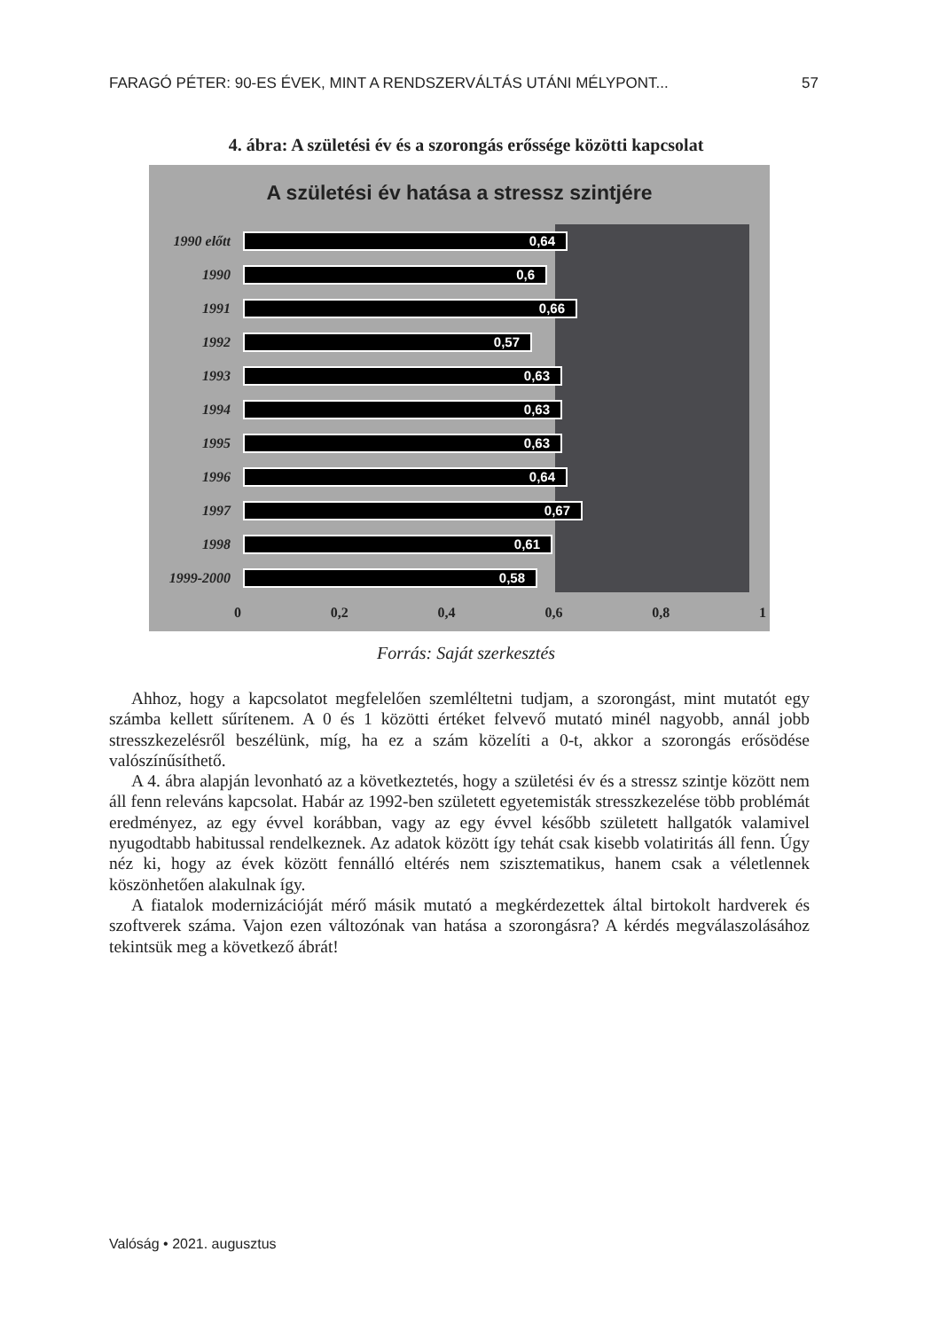FARAGÓ PÉTER: 90-ES ÉVEK, MINT A RENDSZERVÁLTÁS UTÁNI MÉLYPONT... 57
4. ábra: A születési év és a szorongás erőssége közötti kapcsolat
A születési év hatása a stressz szintjére
1990 előtt
0,64
1990
0,6
1991
0,66
1992
0,57
1993
0,63
1994
0,63
1995
0,63
1996
0,64
1997
0,67
1998
0,61
1999-2000
0,58
0 0,2 0,4 0,6 0,8 1
Forrás: Saját szerkesztés
Ahhoz, hogy a kapcsolatot megfelelően szemléltetni tudjam, a szorongást, mint mutatót egy számba kellett sűrítenem. A 0 és 1 közötti értéket felvevő mutató minél nagyobb, annál jobb stresszkezelésről beszélünk, míg, ha ez a szám közelíti a 0-t, akkor a szorongás erősödése valószínűsíthető.
A 4. ábra alapján levonható az a következtetés, hogy a születési év és a stressz szintje között nem áll fenn releváns kapcsolat. Habár az 1992-ben született egyetemisták stresszkezelése több problémát eredményez, az egy évvel korábban, vagy az egy évvel később született hallgatók valamivel nyugodtabb habitussal rendelkeznek. Az adatok között így tehát csak kisebb volatiritás áll fenn. Úgy néz ki, hogy az évek között fennálló eltérés nem szisztematikus, hanem csak a véletlennek köszönhetően alakulnak így.
A fiatalok modernizációját mérő másik mutató a megkérdezettek által birtokolt hardverek és szoftverek száma. Vajon ezen változónak van hatása a szorongásra? A kérdés megválaszolásához tekintsük meg a következő ábrát!
Valóság • 2021. augusztus